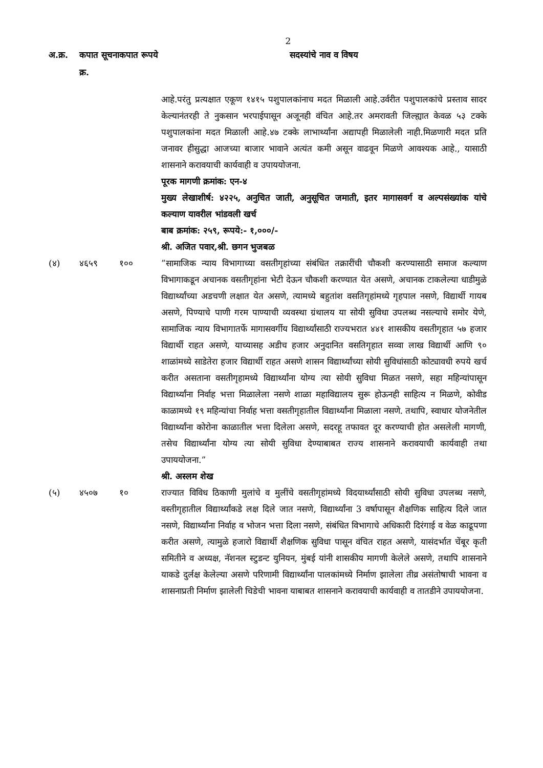2
| अ.क्र. | कपात सूचना क्र. | कपात रूपये | सदस्यांचे नाव व विषय |
| --- | --- | --- | --- |
| | | | आहे.परंतु प्रत्यक्षात एकूण १४१५ पशुपालकांनाच मदत मिळाली आहे.उर्वरीत पशुपालकांचे प्रस्ताव सादर केल्यानंतरही ते नुकसान भरपाईपासून अजूनही वंचित आहे.तर अमरावती जिल्ह्यात केवळ ५३ टक्के पशुपालकांना मदत मिळाली आहे.४७ टक्के लाभार्थ्यांना अद्यापही मिळालेली नाही.मिळणारी मदत प्रति जनावर हीसुद्धा आजच्या बाजार भावाने अत्यंत कमी असून वाढवून मिळणे आवश्यक आहे., यासाठी शासनाने करावयाची कार्यवाही व उपाययोजना. पूरक मागणी क्रमांक: एन-४ मुख्य लेखाशीर्ष: ४२२५, अनुचित जाती, अनुसूचित जमाती, इतर मागासवर्ग व अल्पसंख्यांक यांचे कल्याण यावरील भांडवली खर्च बाब क्रमांक: २५९, रूपये:- १,०००/- श्री. अजित पवार,श्री. छगन भुजबळ |
| (४) | ४६५९ | १०० | ”सामाजिक न्याय विभागाच्या वसतीगृहांच्या संबंधित तक्रारींची चौकशी करण्यासाठी समाज कल्याण विभागाकडून अचानक वसतीगृहांना भेटी देऊन चौकशी करण्यात येत असणे, अचानक टाकलेल्या धाडीमुळे विद्यार्थ्यांच्या अडचणी लक्षात येत असणे, त्यामध्ये बहुतांश वसतिगृहांमध्ये गृहपाल नसणे, विद्यार्थी गायब असणे, पिण्याचे पाणी गरम पाण्याची व्यवस्था ग्रंथालय या सोयी सुविधा उपलब्ध नसल्याचे समोर येणे, सामाजिक न्याय विभागातर्फे मागासवर्गीय विद्यार्थ्यांसाठी राज्यभरात ४४१ शासकीय वसतीगृहात ५७ हजार विद्यार्थी राहत असणे, याच्यासह अडीच हजार अनुदानित वसतिगृहात सव्वा लाख विद्यार्थी आणि ९० शाळांमध्ये साडेतेरा हजार विद्यार्थी राहत असणे शासन विद्यार्थ्यांच्या सोयी सुविधांसाठी कोट्यावधी रुपये खर्च करीत असताना वसतीगृहामध्ये विद्यार्थ्यांना योग्य त्या सोयी सुविधा मिळत नसणे, सहा महिन्यांपासून विद्यार्थ्यांना निर्वाह भत्ता मिळालेला नसणे शाळा महाविद्यालय सुरू होऊनही साहित्य न मिळणे, कोवीड काळामध्ये १९ महिन्यांचा निर्वाह भत्ता वसतीगृहातील विद्यार्थ्यांना मिळाला नसणे. तथापि, स्वाधार योजनेतील विद्यार्थ्यांना कोरोना काळातील भत्ता दिलेला असणे, सदरहू तफावत दूर करण्याची होत असलेली मागणी, तसेच विद्यार्थ्यांना योग्य त्या सोयी सुविधा देण्याबाबत राज्य शासनाने करावयाची कार्यवाही तथा उपाययोजना.” श्री. अस्लम शेख |
| (५) | ४५०७ | १० | राज्यात विविध ठिकाणी मुलांचे व मुलींचे वसतीगृहांमध्ये विदयार्थ्यांसाठी सोयी सुविधा उपलब्ध नसणे, वस्तीगृहातील विद्यार्थ्यांकडे लक्ष दिले जात नसणे, विद्यार्थ्यांना 3 वर्षापासून शैक्षणिक साहित्य दिले जात नसणे, विद्यार्थ्यांना निर्वाह व भोजन भत्ता दिला नसणे, संबंधित विभागाचे अधिकारी दिरंगाई व वेळ काढूपणा करीत असणे, त्यामुळे हजारो विद्यार्थी शैक्षणिक सुविधा पासून वंचित राहत असणे, यासंदर्भात चेंबूर कृती समितीने व अध्यक्ष, नॅशनल स्टुडन्ट युनियन, मुंबई यांनी शासकीय मागणी केलेले असणे, तथापि शासनाने याकडे दुर्लक्ष केलेल्या असणे परिणामी विद्यार्थ्यांना पालकांमध्ये निर्माण झालेला तीव्र असंतोषाची भावना व शासनाप्रती निर्माण झालेली चिडेची भावना याबाबत शासनाने करावयाची कार्यवाही व तातडीने उपाययोजना. |